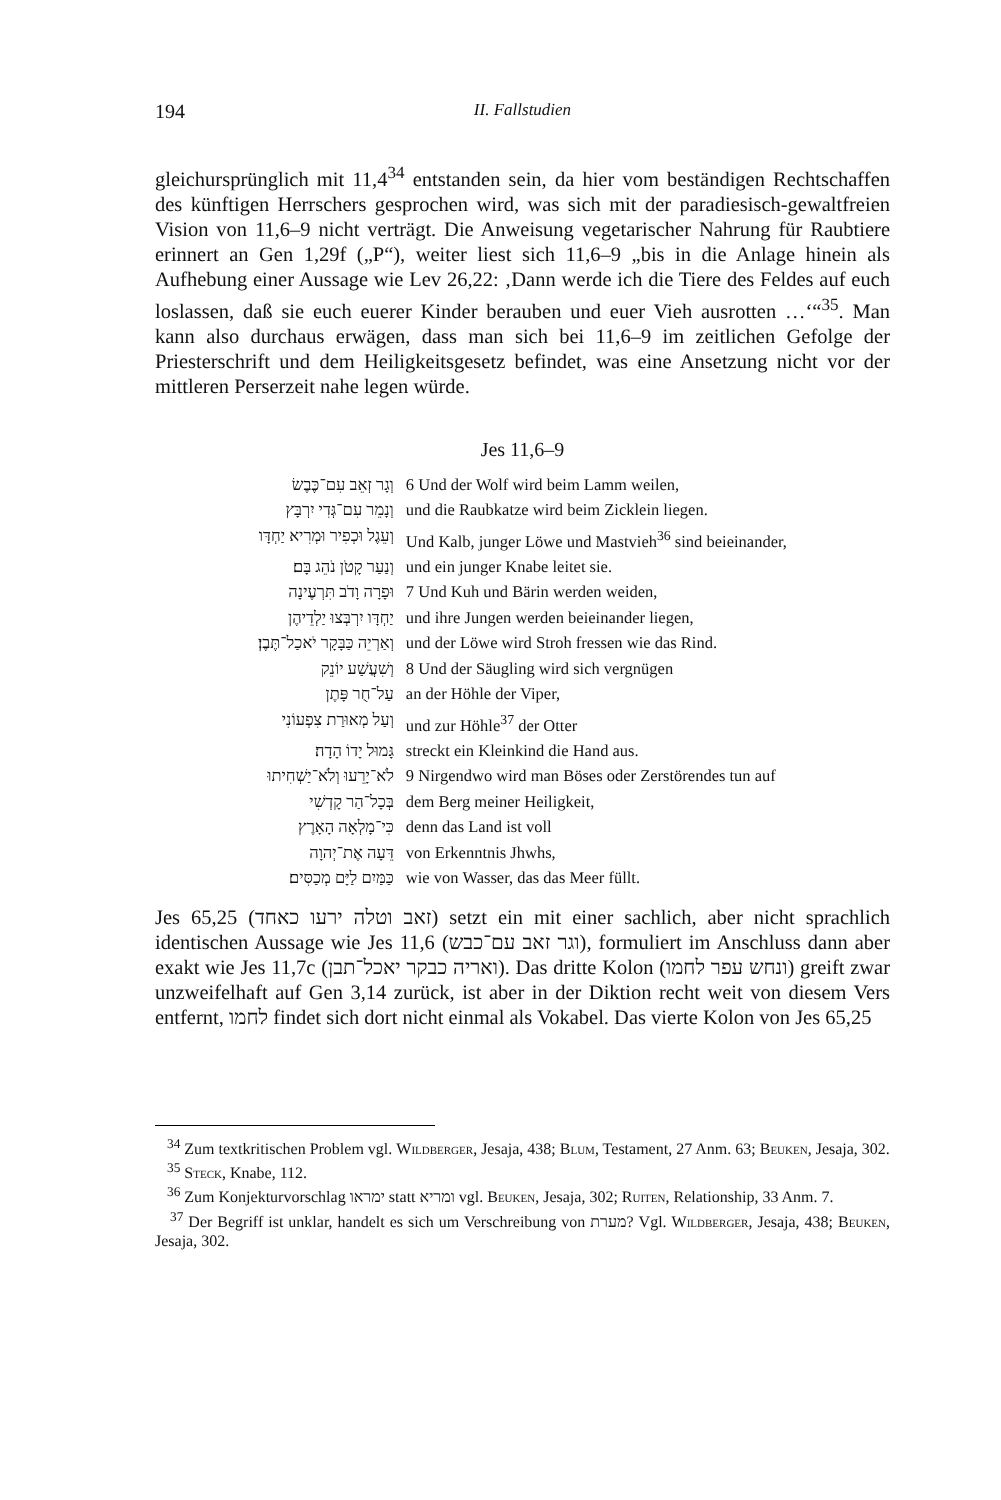194 II. Fallstudien
gleichursprünglich mit 11,4<sup>34</sup> entstanden sein, da hier vom beständigen Rechtschaffen des künftigen Herrschers gesprochen wird, was sich mit der paradiesisch-gewaltfreien Vision von 11,6–9 nicht verträgt. Die Anweisung vegetarischer Nahrung für Raubtiere erinnert an Gen 1,29f („P“), weiter liest sich 11,6–9 „bis in die Anlage hinein als Aufhebung einer Aussage wie Lev 26,22: ‚Dann werde ich die Tiere des Feldes auf euch loslassen, daß sie euch euerer Kinder berauben und euer Vieh ausrotten …‘“<sup>35</sup>. Man kann also durchaus erwägen, dass man sich bei 11,6–9 im zeitlichen Gefolge der Priesterschrift und dem Heiligkeitsgesetz befindet, was eine Ansetzung nicht vor der mittleren Perserzeit nahe legen würde.
Jes 11,6–9
| וְגָר זְאֵב עִם־כֶּבֶשׂ | 6 Und der Wolf wird beim Lamm weilen, |
| וְנָמֵר עִם־גְּדִי יִרְבָּץ | und die Raubkatze wird beim Zicklein liegen. |
| וְעֵגֶל וּכְפִיר וּמְרִיא יַחְדָּו | Und Kalb, junger Löwe und Mastvieh<sup>36</sup> sind beieinander, |
| וְנַעַר קָטֹן נֹהֵג בָּם׃ | und ein junger Knabe leitet sie. |
| וּפָרָה וָדֹב תִּרְעֶינָה | 7 Und Kuh und Bärin werden weiden, |
| יַחְדָּו יִרְבְּצוּ יַלְדֵיהֶן | und ihre Jungen werden beieinander liegen, |
| וְאַרְיֵה כַּבָּקָר יֹאכַל־תֶּבֶן׃ | und der Löwe wird Stroh fressen wie das Rind. |
| וְשִׁעֲשַׁע יוֹנֵק | 8 Und der Säugling wird sich vergnügen |
| עַל־חֻר פָּתֶן | an der Höhle der Viper, |
| וְעַל מְאוּרַת צִפְעוֹנִי | und zur Höhle<sup>37</sup> der Otter |
| גָּמוּל יָדוֹ הָדָה׃ | streckt ein Kleinkind die Hand aus. |
| לֹא־יָרֵעוּ וְלֹא־יַשְׁחִיתוּ | 9 Nirgendwo wird man Böses oder Zerstörendes tun auf |
| בְּכָל־הַר קָדְשִׁי | dem Berg meiner Heiligkeit, |
| כִּי־מָלְאָה הָאָרֶץ | denn das Land ist voll |
| דֵּעָה אֶת־יְהוָה | von Erkenntnis Jhwhs, |
| כַּמַּיִם לַיָּם מְכַסִּים׃ | wie von Wasser, das das Meer füllt. |
Jes 65,25 (זאב וטלה ירעו כאחד) setzt ein mit einer sachlich, aber nicht sprachlich identischen Aussage wie Jes 11,6 (וגר זאב עם־כבש), formuliert im Anschluss dann aber exakt wie Jes 11,7c (ואריה כבקר יאכל־תבן). Das dritte Kolon (ונחש עפר לחמו) greift zwar unzweifelhaft auf Gen 3,14 zurück, ist aber in der Diktion recht weit von diesem Vers entfernt, לחמו findet sich dort nicht einmal als Vokabel. Das vierte Kolon von Jes 65,25
<sup>34</sup> Zum textkritischen Problem vgl. Wildberger, Jesaja, 438; Blum, Testament, 27 Anm. 63; Beuken, Jesaja, 302.
<sup>35</sup> Steck, Knabe, 112.
<sup>36</sup> Zum Konjekturvorschlag ימראו statt ומריא vgl. Beuken, Jesaja, 302; Ruiten, Relationship, 33 Anm. 7.
<sup>37</sup> Der Begriff ist unklar, handelt es sich um Verschreibung von מערת? Vgl. Wildberger, Jesaja, 438; Beuken, Jesaja, 302.